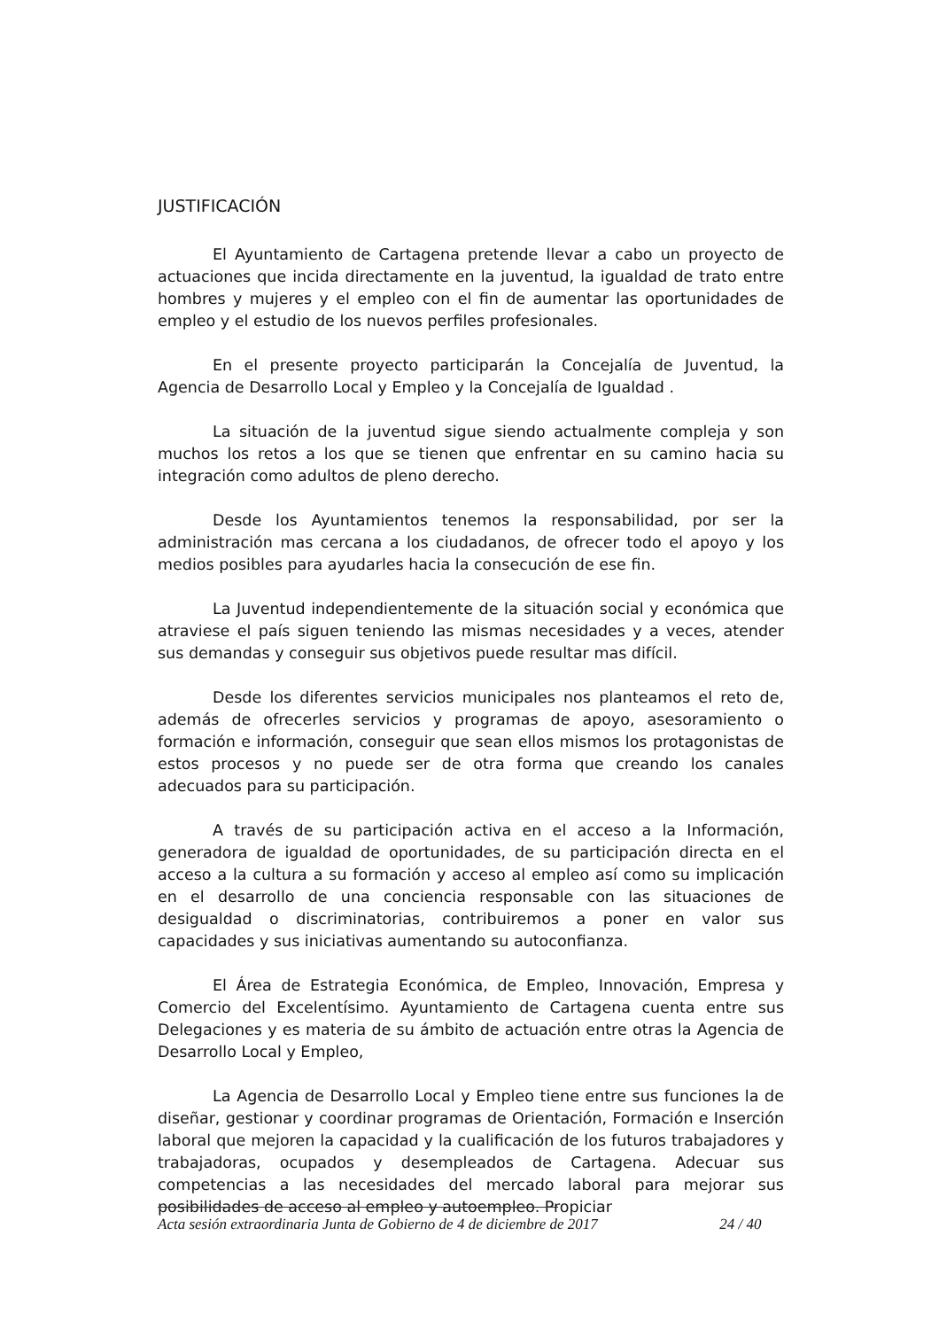JUSTIFICACIÓN
El Ayuntamiento de Cartagena pretende llevar a cabo un proyecto de actuaciones que incida directamente en la juventud, la igualdad de trato entre hombres y mujeres y el empleo con el fin de aumentar las oportunidades de empleo y el estudio de los nuevos perfiles profesionales.
En el presente proyecto participarán la Concejalía de Juventud, la Agencia de Desarrollo Local y Empleo y la Concejalía de Igualdad .
La situación de la juventud sigue siendo actualmente compleja y son muchos los retos a los que se tienen que enfrentar en su camino hacia su integración como adultos de pleno derecho.
Desde los Ayuntamientos tenemos la responsabilidad, por ser la administración mas cercana a los ciudadanos, de ofrecer todo el apoyo y los medios posibles para ayudarles hacia la consecución de ese fin.
La Juventud independientemente de la situación social y económica que atraviese el país siguen teniendo las mismas necesidades y a veces, atender sus demandas y conseguir sus objetivos puede resultar mas difícil.
Desde los diferentes servicios municipales nos planteamos el reto de, además de ofrecerles servicios y programas de apoyo, asesoramiento o formación e información, conseguir que sean ellos mismos los protagonistas de estos procesos y no puede ser de otra forma que creando los canales adecuados para su participación.
A través de su participación activa en el acceso a la Información, generadora de igualdad de oportunidades, de su participación directa en el acceso a la cultura a su formación y acceso al empleo así como su implicación en el desarrollo de una conciencia responsable con las situaciones de desigualdad o discriminatorias, contribuiremos a poner en valor sus capacidades y sus iniciativas aumentando su autoconfianza.
El Área de Estrategia Económica, de Empleo, Innovación, Empresa y Comercio del Excelentísimo. Ayuntamiento de Cartagena cuenta entre sus Delegaciones y es materia de su ámbito de actuación entre otras la Agencia de Desarrollo Local y Empleo,
La Agencia de Desarrollo Local y Empleo tiene entre sus funciones la de diseñar, gestionar y coordinar programas de Orientación, Formación e Inserción laboral que mejoren la capacidad y la cualificación de los futuros trabajadores y trabajadoras, ocupados y desempleados de Cartagena. Adecuar sus competencias a las necesidades del mercado laboral para mejorar sus posibilidades de acceso al empleo y autoempleo. Propiciar
Acta sesión extraordinaria Junta de Gobierno de 4 de diciembre de 2017 24 / 40